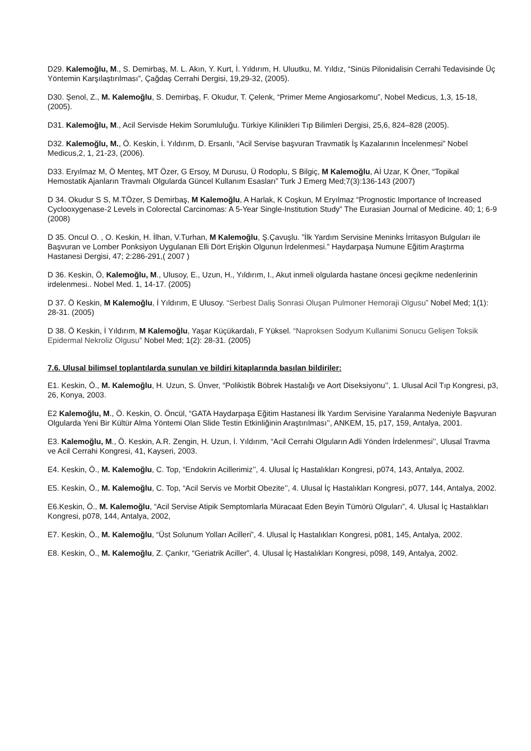D29. Kalemoğlu, M., S. Demirbaş, M. L. Akın, Y. Kurt, İ. Yıldırım, H. Uluutku, M. Yıldız, “Sinüs Pilonidalisin Cerrahi Tedavisinde Üç Yöntemin Karşılaştırılması”, Çağdaş Cerrahi Dergisi, 19,29-32, (2005).
D30. Şenol, Z., M. Kalemoğlu, S. Demirbaş, F. Okudur, T. Çelenk, “Primer Meme Angiosarkomu”, Nobel Medicus, 1,3, 15-18, (2005).
D31. Kalemoğlu, M., Acil Servisde Hekim Sorumluluğu. Türkiye Kilinikleri Tıp Bilimleri Dergisi, 25,6, 824–828 (2005).
D32. Kalemoğlu, M., Ö. Keskin, İ. Yıldırım, D. Ersanlı, “Acil Servise başvuran Travmatik İş Kazalarının İncelenmesi” Nobel Medicus,2, 1, 21-23, (2006).
D33. Eryılmaz M, Ö Menteş, MT Özer, G Ersoy, M Durusu, Ü Rodoplu, S Bilgiç, M Kalemoğlu, Aİ Uzar, K Öner, “Topikal Hemostatik Ajanların Travmalı Olgularda Güncel Kullanım Esasları” Turk J Emerg Med;7(3):136-143 (2007)
D 34. Okudur S S, M.TÖzer, S Demirbaş, M Kalemoğlu, A Harlak, K Coşkun, M Eryılmaz “Prognostic Importance of Increased Cyclooxygenase-2 Levels in Colorectal Carcinomas: A 5-Year Single-Institution Study” The Eurasian Journal of Medicine. 40; 1; 6-9 (2008)
D 35. Oncul O. , O. Keskin, H. İlhan, V.Turhan, M Kalemoğlu, Ş.Çavuşlu. ”İlk Yardım Servisine Meninks İrritasyon Bulguları ile Başvuran ve Lomber Ponksiyon Uygulanan Elli Dört Erişkin Olgunun İrdelenmesi.” Haydarpaşa Numune Eğitim Araştırma Hastanesi Dergisi, 47; 2:286-291,( 2007 )
D 36. Keskin, Ö, Kalemoğlu, M., Ulusoy, E., Uzun, H., Yıldırım, I., Akut inmeli olgularda hastane öncesi geçikme nedenlerinin irdelenmesi.. Nobel Med. 1, 14-17. (2005)
D 37. Ö Keskin, M Kalemoğlu, İ Yıldırım, E Ulusoy. “Serbest Daliş Sonrasi Oluşan Pulmoner Hemoraji Olgusu” Nobel Med; 1(1): 28-31. (2005)
D 38. Ö Keskin, İ Yıldırım, M Kalemoğlu, Yaşar Küçükardalı, F Yüksel. “Naproksen Sodyum Kullanimi Sonucu Gelişen Toksik Epidermal Nekroliz Olgusu” Nobel Med; 1(2): 28-31. (2005)
7.6. Ulusal bilimsel toplantılarda sunulan ve bildiri kitaplarında basılan bildiriler:
E1. Keskin, Ö., M. Kalemoğlu, H. Uzun, S. Ünver, “Polikistik Böbrek Hastalığı ve Aort Diseksiyonu’’, 1. Ulusal Acil Tıp Kongresi, p3, 26, Konya, 2003.
E2 Kalemoğlu, M., Ö. Keskin, O. Öncül, “GATA Haydarpaşa Eğitim Hastanesi İlk Yardım Servisine Yaralanma Nedeniyle Başvuran Olgularda Yeni Bir Kültür Alma Yöntemi Olan Slide Testin Etkinliğinin Araştırılması’’, ANKEM, 15, p17, 159, Antalya, 2001.
E3. Kalemoğlu, M., Ö. Keskin, A.R. Zengin, H. Uzun, İ. Yıldırım, “Acil Cerrahi Olguların Adli Yönden İrdelenmesi’’, Ulusal Travma ve Acil Cerrahi Kongresi, 41, Kayseri, 2003.
E4. Keskin, Ö., M. Kalemoğlu, C. Top, “Endokrin Acillerimiz’’, 4. Ulusal İç Hastalıkları Kongresi, p074, 143, Antalya, 2002.
E5. Keskin, Ö., M. Kalemoğlu, C. Top, “Acil Servis ve Morbit Obezite’’, 4. Ulusal İç Hastalıkları Kongresi, p077, 144, Antalya, 2002.
E6.Keskin, Ö., M. Kalemoğlu, “Acil Servise Atipik Semptomlarla Müracaat Eden Beyin Tümörü Olguları”, 4. Ulusal İç Hastalıkları Kongresi, p078, 144, Antalya, 2002,
E7. Keskin, Ö., M. Kalemoğlu, “Üst Solunum Yolları Acilleri”, 4. Ulusal İç Hastalıkları Kongresi, p081, 145, Antalya, 2002.
E8. Keskin, Ö., M. Kalemoğlu, Z. Çankır, “Geriatrik Aciller”, 4. Ulusal İç Hastalıkları Kongresi, p098, 149, Antalya, 2002.